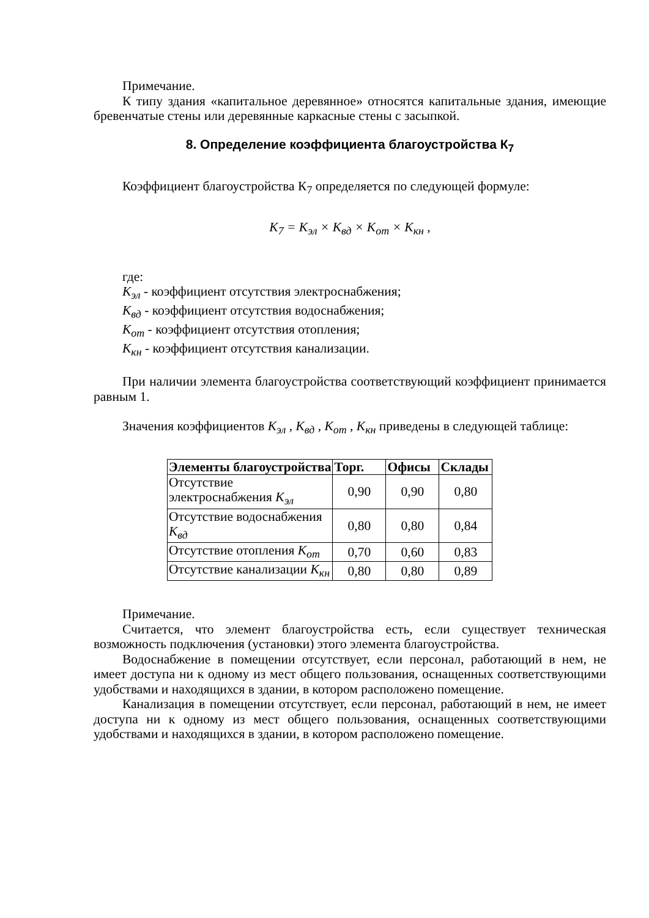Примечание.
К типу здания «капитальное деревянное» относятся капитальные здания, имеющие бревенчатые стены или деревянные каркасные стены с засыпкой.
8. Определение коэффициента благоустройства К<sub>7</sub>
Коэффициент благоустройства К<sub>7</sub> определяется по следующей формуле:
K<sub>7</sub> = K<sub>эл</sub> × K<sub>вд</sub> × K<sub>от</sub> × K<sub>кн</sub> ,
где:
K<sub>эл</sub> - коэффициент отсутствия электроснабжения;
K<sub>вд</sub> - коэффициент отсутствия водоснабжения;
K<sub>от</sub> - коэффициент отсутствия отопления;
K<sub>кн</sub> - коэффициент отсутствия канализации.
При наличии элемента благоустройства соответствующий коэффициент принимается равным 1.
Значения коэффициентов K<sub>эл</sub> , K<sub>вд</sub> , K<sub>от</sub> , K<sub>кн</sub> приведены в следующей таблице:
| Элементы благоустройства | Торг. | Офисы | Склады |
| --- | --- | --- | --- |
| Отсутствие электроснабжения K<sub>эл</sub> | 0,90 | 0,90 | 0,80 |
| Отсутствие водоснабжения K<sub>вд</sub> | 0,80 | 0,80 | 0,84 |
| Отсутствие отопления K<sub>от</sub> | 0,70 | 0,60 | 0,83 |
| Отсутствие канализации K<sub>кн</sub> | 0,80 | 0,80 | 0,89 |
Примечание.
Считается, что элемент благоустройства есть, если существует техническая возможность подключения (установки) этого элемента благоустройства.
Водоснабжение в помещении отсутствует, если персонал, работающий в нем, не имеет доступа ни к одному из мест общего пользования, оснащенных соответствующими удобствами и находящихся в здании, в котором расположено помещение.
Канализация в помещении отсутствует, если персонал, работающий в нем, не имеет доступа ни к одному из мест общего пользования, оснащенных соответствующими удобствами и находящихся в здании, в котором расположено помещение.